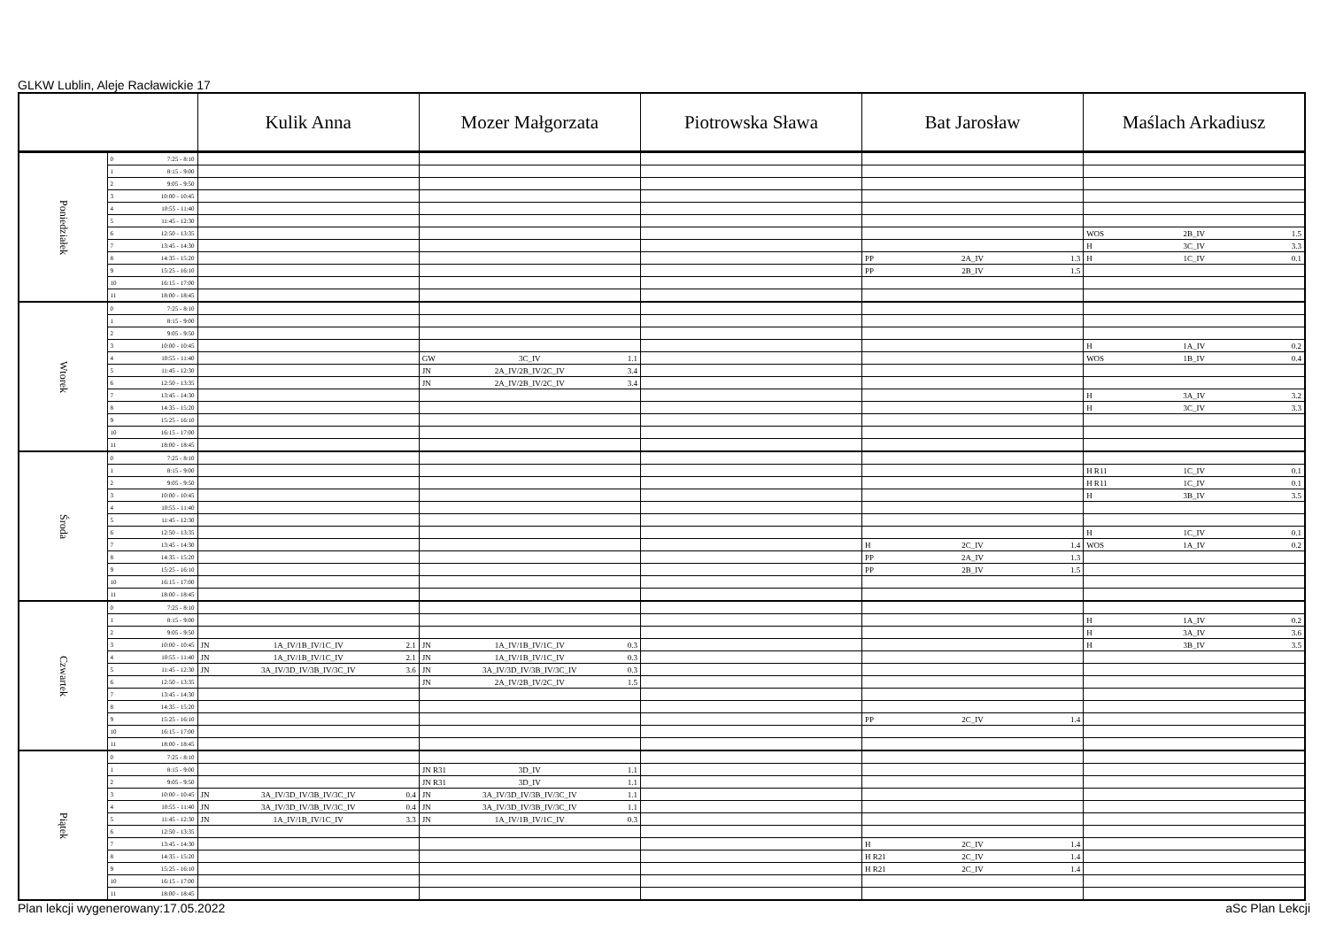GLKW Lublin, Aleje Racławickie 17
| | | | Kulik Anna | | | Mozer Małgorzata | | | Piotrowska Sława | | | Bat Jarosław | | | Maślach Arkadiusz | | |
| --- | --- | --- | --- | --- | --- | --- | --- | --- | --- | --- | --- | --- | --- | --- | --- | --- | --- |
| Poniedziałek | 0 | 7:25 - 8:10 | | | | | | | | | | | | | | | |
| | 1 | 8:15 - 9:00 | | | | | | | | | | | | | | | |
| | 2 | 9:05 - 9:50 | | | | | | | | | | | | | | | |
| | 3 | 10:00 - 10:45 | | | | | | | | | | | | | | | |
| | 4 | 10:55 - 11:40 | | | | | | | | | | | | | | | |
| | 5 | 11:45 - 12:30 | | | | | | | | | | | | | | | |
| | 6 | 12:50 - 13:35 | | | | | | | | | | | | | WOS | 2B_IV | 1.5 |
| | 7 | 13:45 - 14:30 | | | | | | | | | | | | | H | 3C_IV | 3.3 |
| | 8 | 14:35 - 15:20 | | | | | | | | | | PP | 2A_IV | 1.3 | H | 1C_IV | 0.1 |
| | 9 | 15:25 - 16:10 | | | | | | | | | | PP | 2B_IV | 1.5 | | | |
| | 10 | 16:15 - 17:00 | | | | | | | | | | | | | | | |
| | 11 | 18:00 - 18:45 | | | | | | | | | | | | | | | |
| Wtorek | 0 | 7:25 - 8:10 | | | | | | | | | | | | | | | |
| | 1 | 8:15 - 9:00 | | | | | | | | | | | | | | | |
| | 2 | 9:05 - 9:50 | | | | | | | | | | | | | | | |
| | 3 | 10:00 - 10:45 | | | | | | | | | | | | | H | 1A_IV | 0.2 |
| | 4 | 10:55 - 11:40 | | | | GW | 3C_IV | 1.1 | | | | | | | WOS | 1B_IV | 0.4 |
| | 5 | 11:45 - 12:30 | | | | JN | 2A_IV/2B_IV/2C_IV | 3.4 | | | | | | | | | |
| | 6 | 12:50 - 13:35 | | | | JN | 2A_IV/2B_IV/2C_IV | 3.4 | | | | | | | | | |
| | 7 | 13:45 - 14:30 | | | | | | | | | | | | | H | 3A_IV | 3.2 |
| | 8 | 14:35 - 15:20 | | | | | | | | | | | | | H | 3C_IV | 3.3 |
| | 9 | 15:25 - 16:10 | | | | | | | | | | | | | | | |
| | 10 | 16:15 - 17:00 | | | | | | | | | | | | | | | |
| | 11 | 18:00 - 18:45 | | | | | | | | | | | | | | | |
| Środa | 0 | 7:25 - 8:10 | | | | | | | | | | | | | | | |
| | 1 | 8:15 - 9:00 | | | | | | | | | | | | | H R11 | 1C_IV | 0.1 |
| | 2 | 9:05 - 9:50 | | | | | | | | | | | | | H R11 | 1C_IV | 0.1 |
| | 3 | 10:00 - 10:45 | | | | | | | | | | | | | H | 3B_IV | 3.5 |
| | 4 | 10:55 - 11:40 | | | | | | | | | | | | | | | |
| | 5 | 11:45 - 12:30 | | | | | | | | | | | | | | | |
| | 6 | 12:50 - 13:35 | | | | | | | | | | | | | H | 1C_IV | 0.1 |
| | 7 | 13:45 - 14:30 | | | | | | | | | | H | 2C_IV | 1.4 | WOS | 1A_IV | 0.2 |
| | 8 | 14:35 - 15:20 | | | | | | | | | | PP | 2A_IV | 1.3 | | | |
| | 9 | 15:25 - 16:10 | | | | | | | | | | PP | 2B_IV | 1.5 | | | |
| | 10 | 16:15 - 17:00 | | | | | | | | | | | | | | | |
| | 11 | 18:00 - 18:45 | | | | | | | | | | | | | | | |
| Czwartek | 0 | 7:25 - 8:10 | | | | | | | | | | | | | | | |
| | 1 | 8:15 - 9:00 | | | | | | | | | | | | | H | 1A_IV | 0.2 |
| | 2 | 9:05 - 9:50 | | | | | | | | | | | | | H | 3A_IV | 3.6 |
| | 3 | 10:00 - 10:45 | JN | 1A_IV/1B_IV/1C_IV | 2.1 | JN | 1A_IV/1B_IV/1C_IV | 0.3 | | | | | | | H | 3B_IV | 3.5 |
| | 4 | 10:55 - 11:40 | JN | 1A_IV/1B_IV/1C_IV | 2.1 | JN | 1A_IV/1B_IV/1C_IV | 0.3 | | | | | | | | | |
| | 5 | 11:45 - 12:30 | JN | 3A_IV/3D_IV/3B_IV/3C_IV | 3.6 | JN | 3A_IV/3D_IV/3B_IV/3C_IV | 0.3 | | | | | | | | | |
| | 6 | 12:50 - 13:35 | | | | JN | 2A_IV/2B_IV/2C_IV | 1.5 | | | | | | | | | |
| | 7 | 13:45 - 14:30 | | | | | | | | | | | | | | | |
| | 8 | 14:35 - 15:20 | | | | | | | | | | | | | | | |
| | 9 | 15:25 - 16:10 | | | | | | | | | | PP | 2C_IV | 1.4 | | | |
| | 10 | 16:15 - 17:00 | | | | | | | | | | | | | | | |
| | 11 | 18:00 - 18:45 | | | | | | | | | | | | | | | |
| Piątek | 0 | 7:25 - 8:10 | | | | | | | | | | | | | | | |
| | 1 | 8:15 - 9:00 | | | | JN R31 | 3D_IV | 1.1 | | | | | | | | | |
| | 2 | 9:05 - 9:50 | | | | JN R31 | 3D_IV | 1.1 | | | | | | | | | |
| | 3 | 10:00 - 10:45 | JN | 3A_IV/3D_IV/3B_IV/3C_IV | 0.4 | JN | 3A_IV/3D_IV/3B_IV/3C_IV | 1.1 | | | | | | | | | |
| | 4 | 10:55 - 11:40 | JN | 3A_IV/3D_IV/3B_IV/3C_IV | 0.4 | JN | 3A_IV/3D_IV/3B_IV/3C_IV | 1.1 | | | | | | | | | |
| | 5 | 11:45 - 12:30 | JN | 1A_IV/1B_IV/1C_IV | 3.3 | JN | 1A_IV/1B_IV/1C_IV | 0.3 | | | | | | | | | |
| | 6 | 12:50 - 13:35 | | | | | | | | | | | | | | | |
| | 7 | 13:45 - 14:30 | | | | | | | | | | H | 2C_IV | 1.4 | | | |
| | 8 | 14:35 - 15:20 | | | | | | | | | | H R21 | 2C_IV | 1.4 | | | |
| | 9 | 15:25 - 16:10 | | | | | | | | | | H R21 | 2C_IV | 1.4 | | | |
| | 10 | 16:15 - 17:00 | | | | | | | | | | | | | | | |
| | 11 | 18:00 - 18:45 | | | | | | | | | | | | | | | |
Plan lekcji wygenerowany:17.05.2022 aSc Plan Lekcji